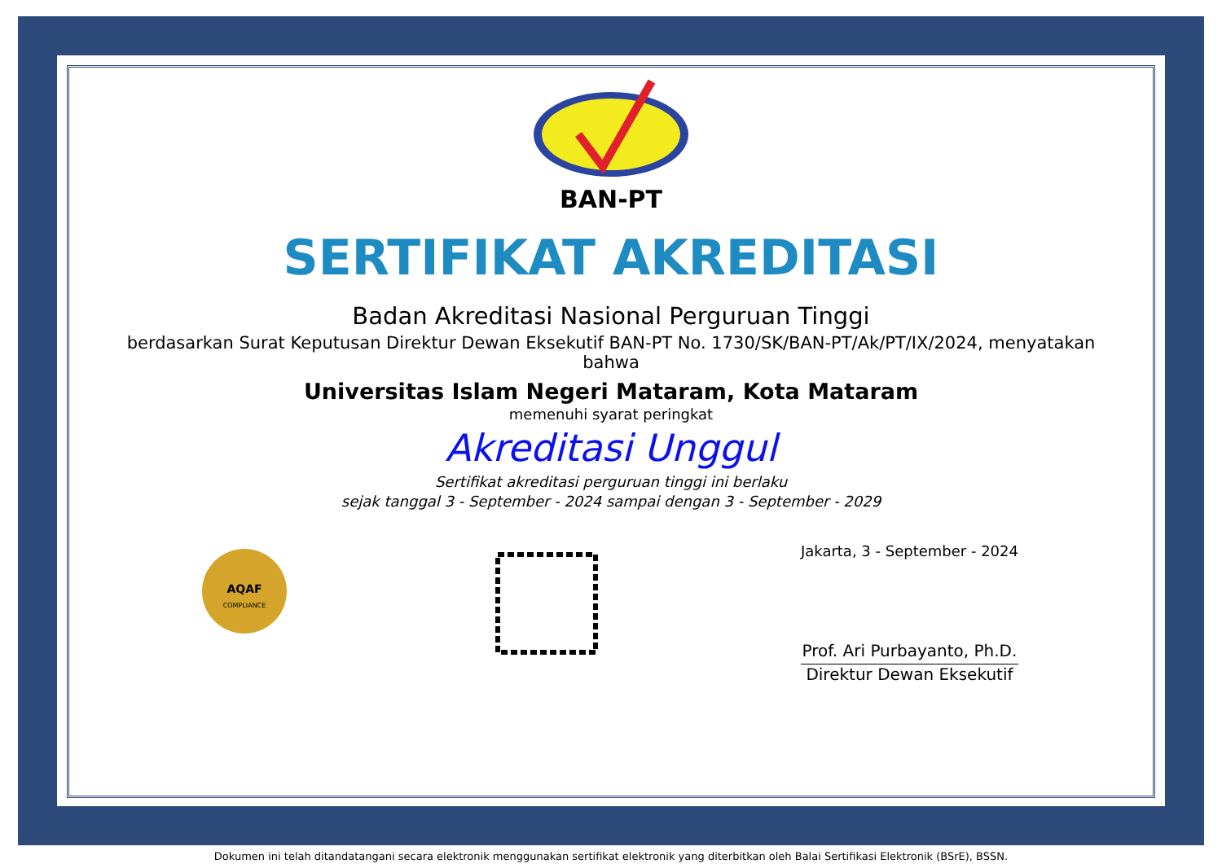BAN-PT
SERTIFIKAT AKREDITASI
Badan Akreditasi Nasional Perguruan Tinggi
berdasarkan Surat Keputusan Direktur Dewan Eksekutif BAN-PT No. 1730/SK/BAN-PT/Ak/PT/IX/2024, menyatakan bahwa
Universitas Islam Negeri Mataram, Kota Mataram
memenuhi syarat peringkat
Akreditasi Unggul
Sertifikat akreditasi perguruan tinggi ini berlaku
sejak tanggal 3 - September - 2024 sampai dengan 3 - September - 2029
AQAF
COMPLIANCE
Jakarta, 3 - September - 2024
Prof. Ari Purbayanto, Ph.D.
Direktur Dewan Eksekutif
Dokumen ini telah ditandatangani secara elektronik menggunakan sertifikat elektronik yang diterbitkan oleh Balai Sertifikasi Elektronik (BSrE), BSSN.